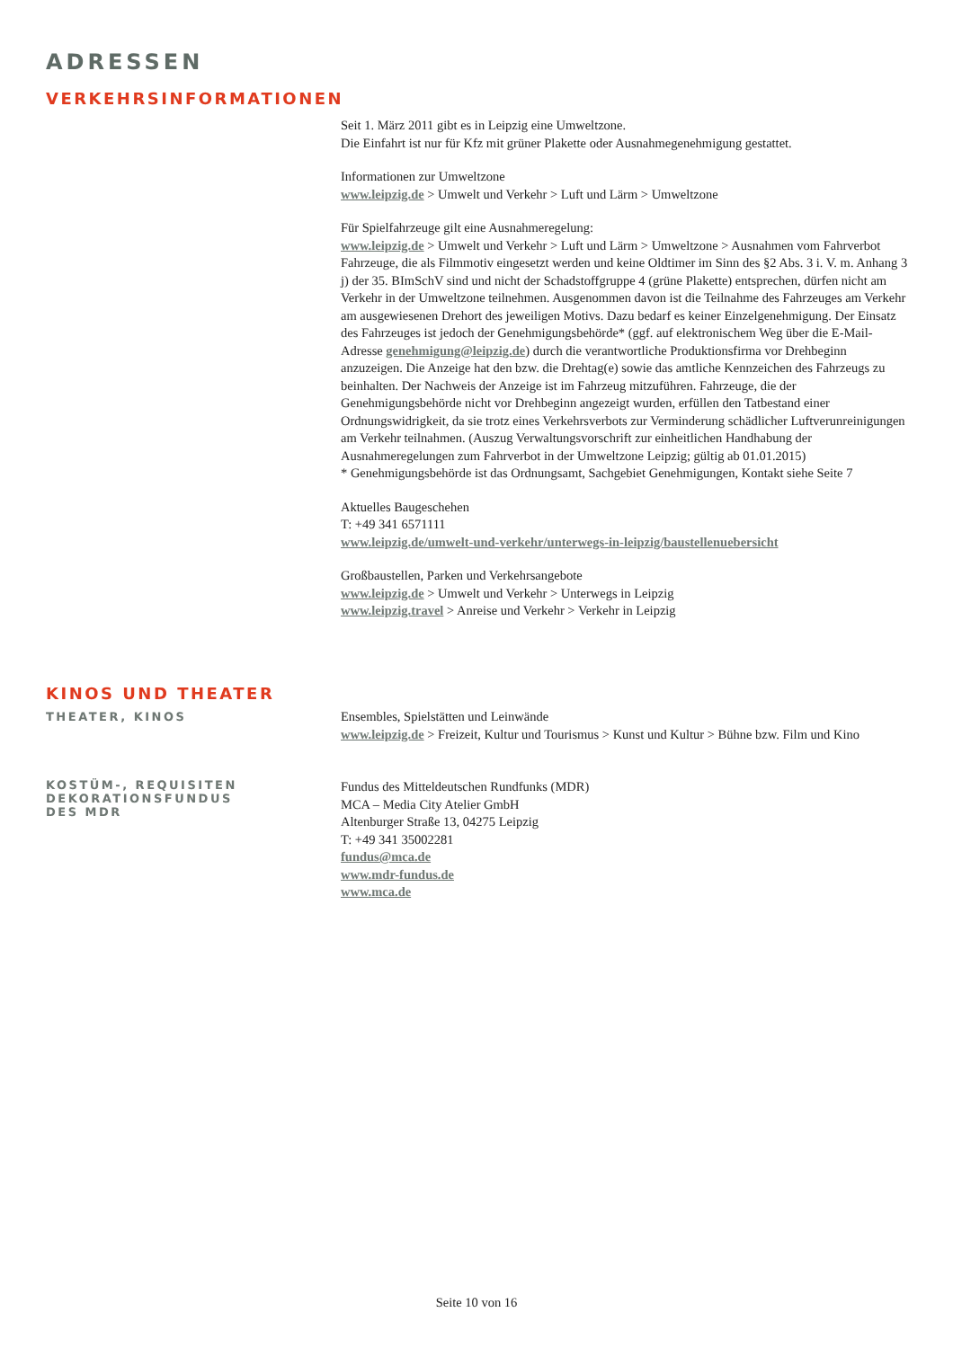ADRESSEN
VERKEHRSINFORMATIONEN
Seit 1. März 2011 gibt es in Leipzig eine Umweltzone.
Die Einfahrt ist nur für Kfz mit grüner Plakette oder Ausnahmegenehmigung gestattet.
Informationen zur Umweltzone
www.leipzig.de > Umwelt und Verkehr > Luft und Lärm > Umweltzone
Für Spielfahrzeuge gilt eine Ausnahmeregelung:
www.leipzig.de > Umwelt und Verkehr > Luft und Lärm > Umweltzone > Ausnahmen vom Fahrverbot
Fahrzeuge, die als Filmmotiv eingesetzt werden und keine Oldtimer im Sinn des §2 Abs. 3 i. V. m. Anhang 3 j) der 35. BImSchV sind und nicht der Schadstoffgruppe 4 (grüne Plakette) entsprechen, dürfen nicht am Verkehr in der Umweltzone teilnehmen. Ausgenommen davon ist die Teilnahme des Fahrzeuges am Verkehr am ausgewiesenen Drehort des jeweiligen Motivs. Dazu bedarf es keiner Einzelgenehmigung. Der Einsatz des Fahrzeuges ist jedoch der Genehmigungsbehörde* (ggf. auf elektronischem Weg über die E-Mail-Adresse genehmigung@leipzig.de) durch die verantwortliche Produktionsfirma vor Drehbeginn anzuzeigen. Die Anzeige hat den bzw. die Drehtag(e) sowie das amtliche Kennzeichen des Fahrzeugs zu beinhalten. Der Nachweis der Anzeige ist im Fahrzeug mitzuführen. Fahrzeuge, die der Genehmigungsbehörde nicht vor Drehbeginn angezeigt wurden, erfüllen den Tatbestand einer Ordnungswidrigkeit, da sie trotz eines Verkehrsverbots zur Verminderung schädlicher Luftverunreinigungen am Verkehr teilnahmen. (Auszug Verwaltungsvorschrift zur einheitlichen Handhabung der Ausnahmeregelungen zum Fahrverbot in der Umweltzone Leipzig; gültig ab 01.01.2015)
* Genehmigungsbehörde ist das Ordnungsamt, Sachgebiet Genehmigungen, Kontakt siehe Seite 7
Aktuelles Baugeschehen
T: +49 341 6571111
www.leipzig.de/umwelt-und-verkehr/unterwegs-in-leipzig/baustellenuebersicht
Großbaustellen, Parken und Verkehrsangebote
www.leipzig.de > Umwelt und Verkehr > Unterwegs in Leipzig
www.leipzig.travel > Anreise und Verkehr > Verkehr in Leipzig
KINOS UND THEATER
THEATER, KINOS
Ensembles, Spielstätten und Leinwände
www.leipzig.de > Freizeit, Kultur und Tourismus > Kunst und Kultur > Bühne bzw. Film und Kino
KOSTÜM-, REQUISITEN
DEKORATIONSFUNDUS
DES MDR
Fundus des Mitteldeutschen Rundfunks (MDR)
MCA – Media City Atelier GmbH
Altenburger Straße 13, 04275 Leipzig
T: +49 341 35002281
fundus@mca.de
www.mdr-fundus.de
www.mca.de
Seite 10 von 16